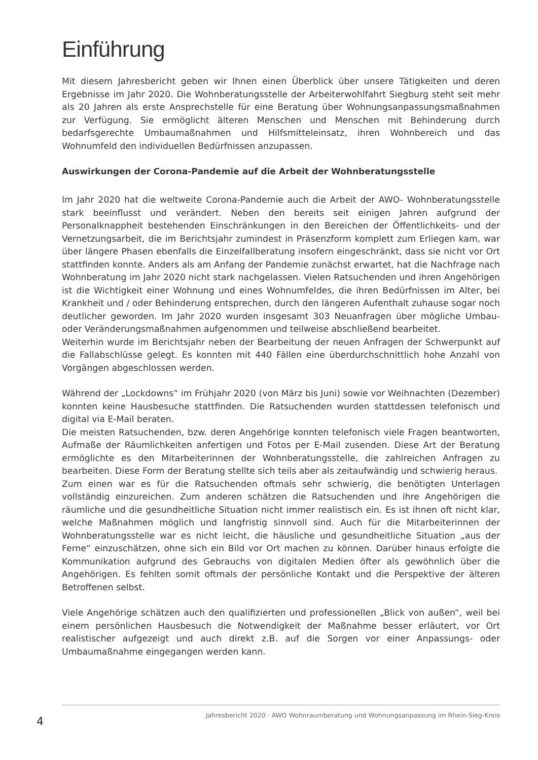Einführung
Mit diesem Jahresbericht geben wir Ihnen einen Überblick über unsere Tätigkeiten und deren Ergebnisse im Jahr 2020. Die Wohnberatungsstelle der Arbeiterwohlfahrt Siegburg steht seit mehr als 20 Jahren als erste Ansprechstelle für eine Beratung über Wohnungs­anpassungsmaßnahmen zur Verfügung. Sie ermöglicht älteren Menschen und Menschen mit Behinderung durch bedarfsgerechte Umbaumaßnahmen und Hilfsmitteleinsatz, ihren Wohnbereich und das Wohnumfeld den individuellen Bedürfnissen anzupassen.
Auswirkungen der Corona-Pandemie auf die Arbeit der Wohnberatungsstelle
Im Jahr 2020 hat die weltweite Corona-Pandemie auch die Arbeit der AWO- Wohnbera­tungsstelle stark beeinflusst und verändert. Neben den bereits seit einigen Jahren auf­grund der Personalknappheit bestehenden Einschränkungen in den Bereichen der Öf­fentlichkeits- und der Vernetzungsarbeit, die im Berichtsjahr zumindest in Präsenzform komplett zum Erliegen kam, war über längere Phasen ebenfalls die Einzelfallberatung in­sofern eingeschränkt, dass sie nicht vor Ort stattfinden konnte. Anders als am Anfang der Pandemie zunächst erwartet, hat die Nachfrage nach Wohnberatung im Jahr 2020 nicht stark nachgelassen. Vielen Ratsuchenden und ihren Angehörigen ist die Wichtigkeit einer Wohnung und eines Wohnumfeldes, die ihren Bedürfnissen im Alter, bei Krankheit und / oder Behinderung entsprechen, durch den längeren Aufenthalt zuhause sogar noch deut­licher geworden. Im Jahr 2020 wurden insgesamt 303 Neuanfragen über mögliche Umbau- oder Veränderungsmaßnahmen aufgenommen und teilweise abschließend bearbeitet.
Weiterhin wurde im Berichtsjahr neben der Bearbeitung der neuen Anfragen der Schwer­punkt auf die Fallabschlüsse gelegt. Es konnten mit 440 Fällen eine überdurchschnittlich hohe Anzahl von Vorgängen abgeschlossen werden.
Während der „Lockdowns“ im Frühjahr 2020 (von März bis Juni) sowie vor Weihnachten (Dezember) konnten keine Hausbesuche stattfinden. Die Ratsuchenden wurden stattdes­sen telefonisch und digital via E-Mail beraten.
Die meisten Ratsuchenden, bzw. deren Angehörige konnten telefonisch viele Fragen be­antworten, Aufmaße der Räumlichkeiten anfertigen und Fotos per E-Mail zusenden. Die­se Art der Beratung ermöglichte es den Mitarbeiterinnen der Wohnberatungsstelle, die zahlreichen Anfragen zu bearbeiten. Diese Form der Beratung stellte sich teils aber als zeitaufwändig und schwierig heraus.
Zum einen war es für die Ratsuchenden oftmals sehr schwierig, die benötigten Unterla­gen vollständig einzureichen. Zum anderen schätzen die Ratsuchenden und ihre Ange­hörigen die räumliche und die gesundheitliche Situation nicht immer realistisch ein. Es ist ihnen oft nicht klar, welche Maßnahmen möglich und langfristig sinnvoll sind. Auch für die Mitarbeiterinnen der Wohnberatungsstelle war es nicht leicht, die häusliche und gesundheitliche Situation „aus der Ferne“ einzuschätzen, ohne sich ein Bild vor Ort ma­chen zu können. Darüber hinaus erfolgte die Kommunikation aufgrund des Gebrauchs von digitalen Medien öfter als gewöhnlich über die Angehörigen. Es fehlten somit oftmals der persönliche Kontakt und die Perspektive der älteren Betroffenen selbst.
Viele Angehörige schätzen auch den qualifizierten und professionellen „Blick von außen“, weil bei einem persönlichen Hausbesuch die Notwendigkeit der Maßnahme besser erläu­tert, vor Ort realistischer aufgezeigt und auch direkt z.B. auf die Sorgen vor einer Anpas­sungs- oder Umbaumaßnahme eingegangen werden kann.
4
Jahresbericht 2020 · AWO Wohnraumberatung und Wohnungsanpassung im Rhein-Sieg-Kreis